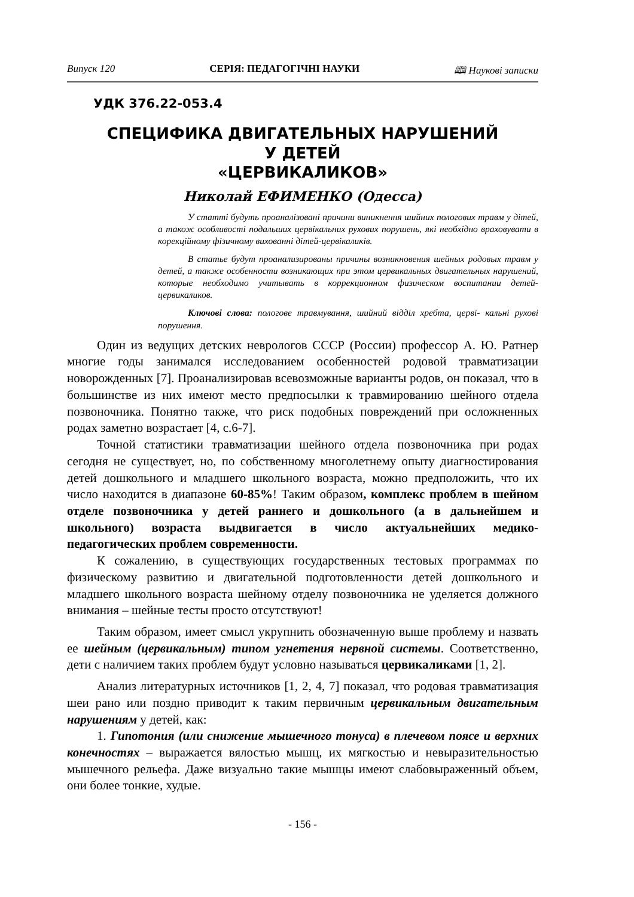Випуск 120 СЕРІЯ: ПЕДАГОГІЧНІ НАУКИ 🕮 Наукові записки
УДК 376.22-053.4
СПЕЦИФИКА ДВИГАТЕЛЬНЫХ НАРУШЕНИЙ
У ДЕТЕЙ
«ЦЕРВИКАЛИКОВ»
Николай ЕФИМЕНКО (Одесса)
У статті будуть проаналізовані причини виникнення шийних пологових травм у дітей, а також особливості подальших цервікальних рухових порушень, які необхідно враховувати в корекційному фізичному вихованні дітей-цервікаликів.
В статье будут проанализированы причины возникновения шейных родовых травм у детей, а также особенности возникающих при этом цервикальных двигательных нарушений, которые необходимо учитывать в коррекционном физическом воспитании детей-цервикаликов.
Ключові слова: пологове травмування, шийний відділ хребта, церві- кальні рухові порушення.
Один из ведущих детских неврологов СССР (России) профессор А. Ю. Ратнер многие годы занимался исследованием особенностей родовой травматизации новорожденных [7]. Проанализировав всевозможные варианты родов, он показал, что в большинстве из них имеют место предпосылки к травмированию шейного отдела позвоночника. Понятно также, что риск подобных повреждений при осложненных родах заметно возрастает [4, с.6-7].
Точной статистики травматизации шейного отдела позвоночника при родах сегодня не существует, но, по собственному многолетнему опыту диагностирования детей дошкольного и младшего школьного возраста, можно предположить, что их число находится в диапазоне 60-85%! Таким образом, комплекс проблем в шейном отделе позвоночника у детей раннего и дошкольного (а в дальнейшем и школьного) возраста выдвигается в число актуальнейших медико-педагогических проблем современности.
К сожалению, в существующих государственных тестовых программах по физическому развитию и двигательной подготовленности детей дошкольного и младшего школьного возраста шейному отделу позвоночника не уделяется должного внимания – шейные тесты просто отсутствуют!
Таким образом, имеет смысл укрупнить обозначенную выше проблему и назвать ее шейным (цервикальным) типом угнетения нервной системы. Соответственно, дети с наличием таких проблем будут условно называться цервикаликами [1, 2].
Анализ литературных источников [1, 2, 4, 7] показал, что родовая травматизация шеи рано или поздно приводит к таким первичным цервикальным двигательным нарушениям у детей, как:
1. Гипотония (или снижение мышечного тонуса) в плечевом поясе и верхних конечностях – выражается вялостью мышц, их мягкостью и невыразительностью мышечного рельефа. Даже визуально такие мышцы имеют слабовыраженный объем, они более тонкие, худые.
- 156 -